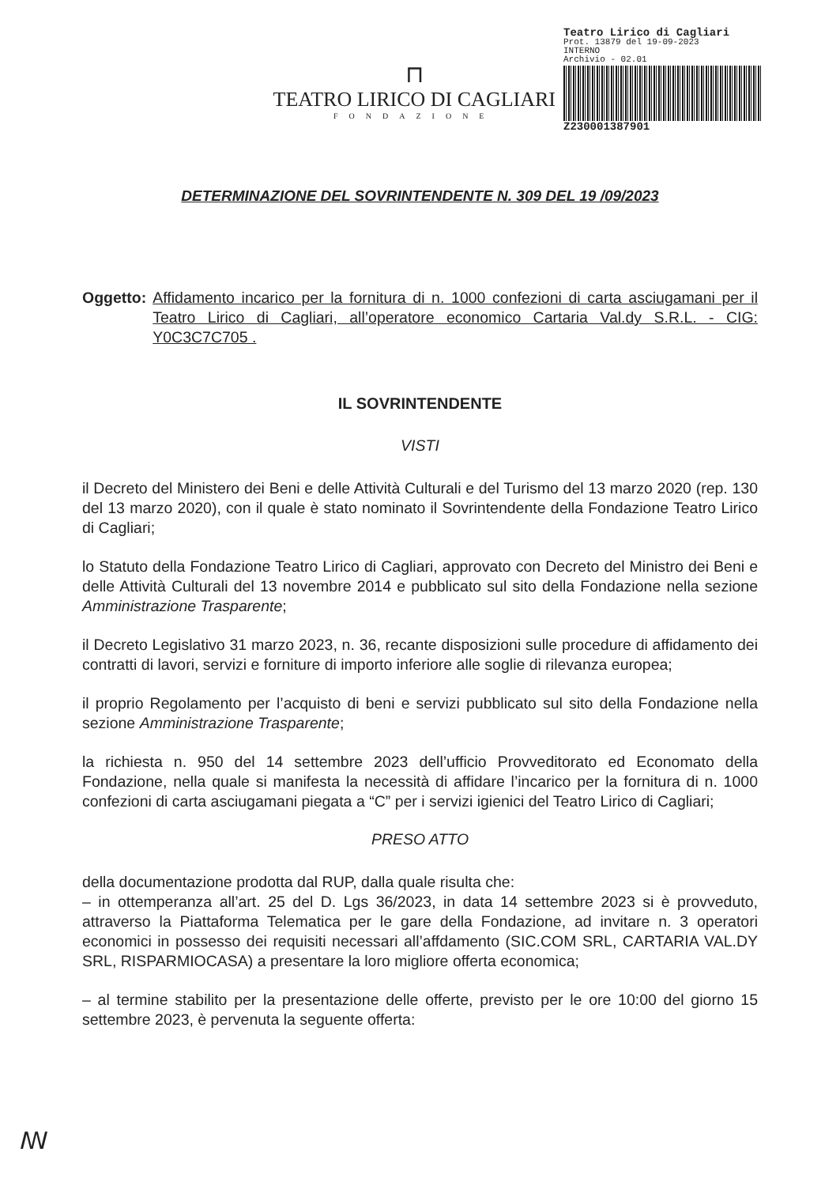⊓
TEATRO LIRICO DI CAGLIARI
FONDAZIONE
Teatro Lirico di Cagliari
Prot. 13879 del 19-09-2023
INTERNO
Archivio - 02.01
Z230001387901
DETERMINAZIONE DEL SOVRINTENDENTE N. 309 DEL 19 /09/2023
Oggetto: Affidamento incarico per la fornitura di n. 1000 confezioni di carta asciugamani per il Teatro Lirico di Cagliari, all’operatore economico Cartaria Val.dy S.R.L. - CIG: Y0C3C7C705 .
IL SOVRINTENDENTE
VISTI
il Decreto del Ministero dei Beni e delle Attività Culturali e del Turismo del 13 marzo 2020 (rep. 130 del 13 marzo 2020), con il quale è stato nominato il Sovrintendente della Fondazione Teatro Lirico di Cagliari;
lo Statuto della Fondazione Teatro Lirico di Cagliari, approvato con Decreto del Ministro dei Beni e delle Attività Culturali del 13 novembre 2014 e pubblicato sul sito della Fondazione nella sezione Amministrazione Trasparente;
il Decreto Legislativo 31 marzo 2023, n. 36, recante disposizioni sulle procedure di affidamento dei contratti di lavori, servizi e forniture di importo inferiore alle soglie di rilevanza europea;
il proprio Regolamento per l’acquisto di beni e servizi pubblicato sul sito della Fondazione nella sezione Amministrazione Trasparente;
la richiesta n. 950 del 14 settembre 2023 dell’ufficio Provveditorato ed Economato della Fondazione, nella quale si manifesta la necessità di affidare l’incarico per la fornitura di n. 1000 confezioni di carta asciugamani piegata a “C” per i servizi igienici del Teatro Lirico di Cagliari;
PRESO ATTO
della documentazione prodotta dal RUP, dalla quale risulta che:
– in ottemperanza all’art. 25 del D. Lgs 36/2023, in data 14 settembre 2023 si è provveduto, attraverso la Piattaforma Telematica per le gare della Fondazione, ad invitare n. 3 operatori economici in possesso dei requisiti necessari all’affdamento (SIC.COM SRL, CARTARIA VAL.DY SRL, RISPARMIOCASA) a presentare la loro migliore offerta economica;
– al termine stabilito per la presentazione delle offerte, previsto per le ore 10:00 del giorno 15 settembre 2023, è pervenuta la seguente offerta:
ꟿ